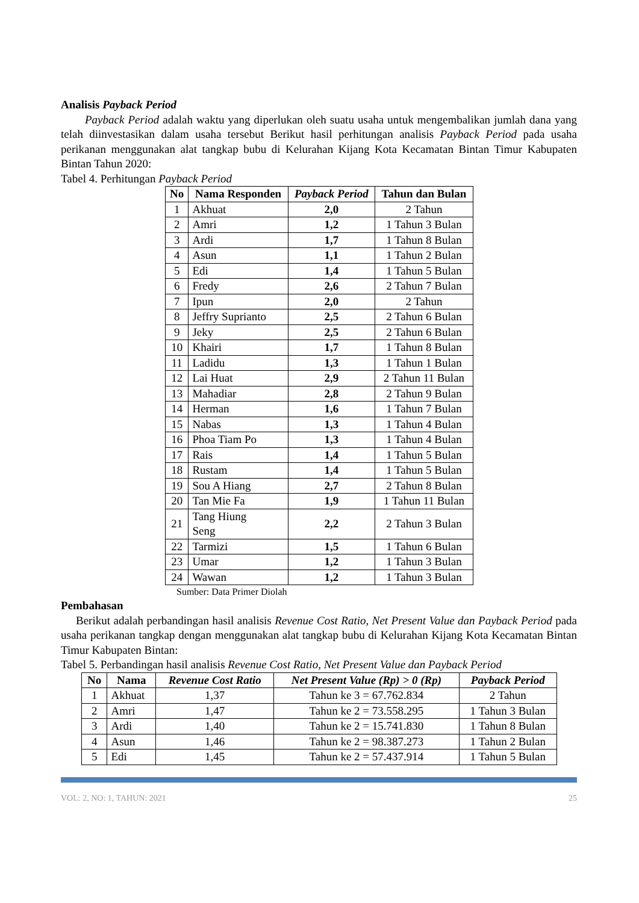Analisis Payback Period
Payback Period adalah waktu yang diperlukan oleh suatu usaha untuk mengembalikan jumlah dana yang telah diinvestasikan dalam usaha tersebut Berikut hasil perhitungan analisis Payback Period pada usaha perikanan menggunakan alat tangkap bubu di Kelurahan Kijang Kota Kecamatan Bintan Timur Kabupaten Bintan Tahun 2020:
Tabel 4. Perhitungan Payback Period
| No | Nama Responden | Payback Period | Tahun dan Bulan |
| --- | --- | --- | --- |
| 1 | Akhuat | 2,0 | 2 Tahun |
| 2 | Amri | 1,2 | 1 Tahun 3 Bulan |
| 3 | Ardi | 1,7 | 1 Tahun 8 Bulan |
| 4 | Asun | 1,1 | 1 Tahun 2 Bulan |
| 5 | Edi | 1,4 | 1 Tahun 5 Bulan |
| 6 | Fredy | 2,6 | 2 Tahun 7 Bulan |
| 7 | Ipun | 2,0 | 2 Tahun |
| 8 | Jeffry Suprianto | 2,5 | 2 Tahun 6 Bulan |
| 9 | Jeky | 2,5 | 2 Tahun 6 Bulan |
| 10 | Khairi | 1,7 | 1 Tahun 8 Bulan |
| 11 | Ladidu | 1,3 | 1 Tahun 1 Bulan |
| 12 | Lai Huat | 2,9 | 2 Tahun 11 Bulan |
| 13 | Mahadiar | 2,8 | 2 Tahun 9 Bulan |
| 14 | Herman | 1,6 | 1 Tahun 7 Bulan |
| 15 | Nabas | 1,3 | 1 Tahun 4 Bulan |
| 16 | Phoa Tiam Po | 1,3 | 1 Tahun 4 Bulan |
| 17 | Rais | 1,4 | 1 Tahun 5 Bulan |
| 18 | Rustam | 1,4 | 1 Tahun 5 Bulan |
| 19 | Sou A Hiang | 2,7 | 2 Tahun 8 Bulan |
| 20 | Tan Mie Fa | 1,9 | 1 Tahun 11 Bulan |
| 21 | Tang Hiung Seng | 2,2 | 2 Tahun 3 Bulan |
| 22 | Tarmizi | 1,5 | 1 Tahun 6 Bulan |
| 23 | Umar | 1,2 | 1 Tahun 3 Bulan |
| 24 | Wawan | 1,2 | 1 Tahun 3 Bulan |
Sumber: Data Primer Diolah
Pembahasan
Berikut adalah perbandingan hasil analisis Revenue Cost Ratio, Net Present Value dan Payback Period pada usaha perikanan tangkap dengan menggunakan alat tangkap bubu di Kelurahan Kijang Kota Kecamatan Bintan Timur Kabupaten Bintan:
Tabel 5. Perbandingan hasil analisis Revenue Cost Ratio, Net Present Value dan Payback Period
| No | Nama | Revenue Cost Ratio | Net Present Value (Rp) > 0 (Rp) | Payback Period |
| --- | --- | --- | --- | --- |
| 1 | Akhuat | 1,37 | Tahun ke 3 = 67.762.834 | 2 Tahun |
| 2 | Amri | 1,47 | Tahun ke 2 = 73.558.295 | 1 Tahun 3 Bulan |
| 3 | Ardi | 1,40 | Tahun ke 2 = 15.741.830 | 1 Tahun 8 Bulan |
| 4 | Asun | 1,46 | Tahun ke 2 = 98.387.273 | 1 Tahun 2 Bulan |
| 5 | Edi | 1,45 | Tahun ke 2 = 57.437.914 | 1 Tahun 5 Bulan |
VOL: 2, NO: 1, TAHUN: 2021 25